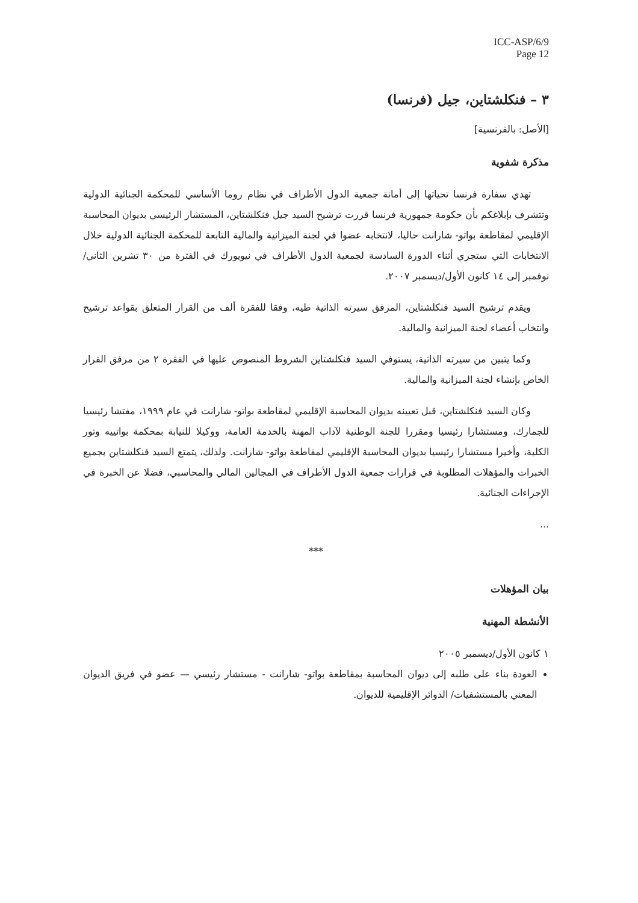ICC-ASP/6/9
Page 12
٣ – فنكلشتاين، جيل (فرنسا)
[الأصل: بالفرنسية]
مذكرة شفوية
تهدي سفارة فرنسا تحياتها إلى أمانة جمعية الدول الأطراف في نظام روما الأساسي للمحكمة الجنائية الدولية وتتشرف بإبلاغكم بأن حكومة جمهورية فرنسا قررت ترشيح السيد جيل فنكلشتاين، المستشار الرئيسي بديوان المحاسبة الإقليمي لمقاطعة بواتو- شارانت حاليا، لانتخابه عضوا في لجنة الميزانية والمالية التابعة للمحكمة الجنائية الدولية خلال الانتخابات التي ستجري أثناء الدورة السادسة لجمعية الدول الأطراف في نيويورك في الفترة من ٣٠ تشرين الثاني/نوفمبر إلى ١٤ كانون الأول/ديسمبر ٢٠٠٧.
ويقدم ترشيح السيد فنكلشتاين، المرفق سيرته الذاتية طيه، وفقا للفقرة ألف من القرار المتعلق بقواعد ترشيح وانتخاب أعضاء لجنة الميزانية والمالية.
وكما يتبين من سيرته الذاتية، يستوفي السيد فنكلشتاين الشروط المنصوص عليها في الفقرة ٢ من مرفق القرار الخاص بإنشاء لجنة الميزانية والمالية.
وكان السيد فنكلشتاين، قبل تعيينه بديوان المحاسبة الإقليمي لمقاطعة بواتو- شارانت في عام ١٩٩٩، مفتشا رئيسيا للجمارك، ومستشارا رئيسيا ومقررا للجنة الوطنية لآداب المهنة بالخدمة العامة، ووكيلا للنيابة بمحكمة بواتييه وتور الكلية، وأخيرا مستشارا رئيسيا بديوان المحاسبة الإقليمي لمقاطعة بواتو- شارانت. ولذلك، يتمتع السيد فنكلشتاين بجميع الخبرات والمؤهلات المطلوبة في قرارات جمعية الدول الأطراف في المجالين المالي والمحاسبي، فضلا عن الخبرة في الإجراءات الجنائية.
...
***
بيان المؤهلات
الأنشطة المهنية
١ كانون الأول/ديسمبر ٢٠٠٥
العودة بناء على طلبه إلى ديوان المحاسبة بمقاطعة بواتو- شارانت - مستشار رئيسي — عضو في فريق الديوان المعني بالمستشفيات/ الدوائر الإقليمية للديوان.